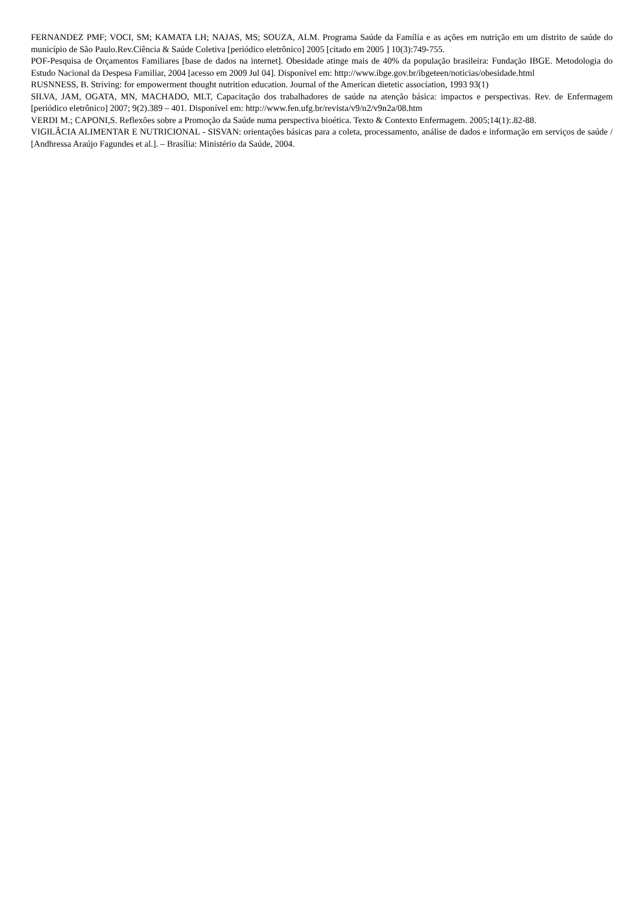FERNANDEZ PMF; VOCI, SM; KAMATA LH; NAJAS, MS; SOUZA, ALM. Programa Saúde da Família e as ações em nutrição em um distrito de saúde do município de São Paulo.Rev.Ciência & Saúde Coletiva [periódico eletrônico] 2005 [citado em 2005 ] 10(3):749-755.
POF-Pesquisa de Orçamentos Familiares [base de dados na internet]. Obesidade atinge mais de 40% da população brasileira: Fundação IBGE. Metodologia do Estudo Nacional da Despesa Familiar, 2004 [acesso em 2009 Jul 04]. Disponível em: http://www.ibge.gov.br/ibgeteen/noticias/obesidade.html
RUSNNESS, B. Striving: for empowerment thought nutrition education. Journal of the American dietetic association, 1993 93(1)
SILVA, JAM, OGATA, MN, MACHADO, MLT, Capacitação dos trabalhadores de saúde na atenção básica: impactos e perspectivas. Rev. de Enfermagem [periódico eletrônico] 2007; 9(2).389 – 401. Disponível em: http://www.fen.ufg.br/revista/v9/n2/v9n2a/08.htm
VERDI M.; CAPONI,S. Reflexões sobre a Promoção da Saúde numa perspectiva bioética. Texto & Contexto Enfermagem. 2005;14(1):.82-88.
VIGILÂCIA ALIMENTAR E NUTRICIONAL - SISVAN: orientações básicas para a coleta, processamento, análise de dados e informação em serviços de saúde / [Andhressa Araújo Fagundes et al.]. – Brasília: Ministério da Saúde, 2004.